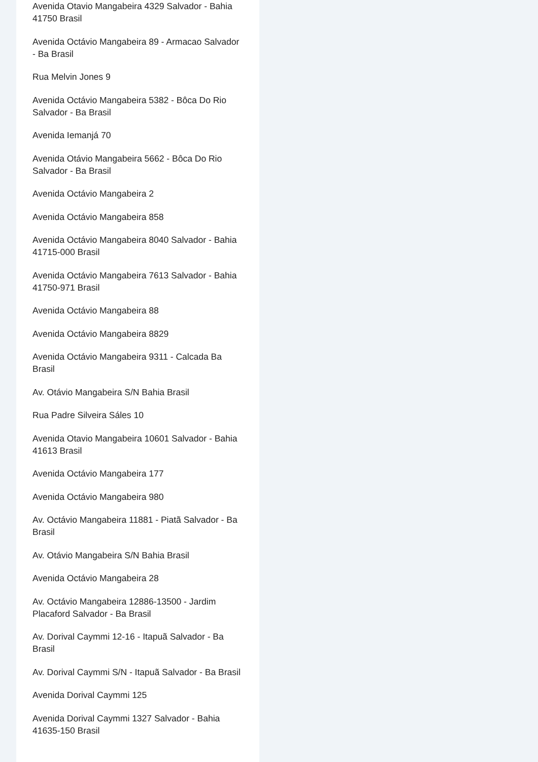Avenida Otavio Mangabeira 4329 Salvador - Bahia 41750 Brasil
Avenida Octávio Mangabeira 89 - Armacao Salvador - Ba Brasil
Rua Melvin Jones 9
Avenida Octávio Mangabeira 5382 - Bôca Do Rio Salvador - Ba Brasil
Avenida Iemanjá 70
Avenida Otávio Mangabeira 5662 - Bôca Do Rio Salvador - Ba Brasil
Avenida Octávio Mangabeira 2
Avenida Octávio Mangabeira 858
Avenida Octávio Mangabeira 8040 Salvador - Bahia 41715-000 Brasil
Avenida Octávio Mangabeira 7613 Salvador - Bahia 41750-971 Brasil
Avenida Octávio Mangabeira 88
Avenida Octávio Mangabeira 8829
Avenida Octávio Mangabeira 9311 - Calcada Ba Brasil
Av. Otávio Mangabeira S/N Bahia Brasil
Rua Padre Silveira Sáles 10
Avenida Otavio Mangabeira 10601 Salvador - Bahia 41613 Brasil
Avenida Octávio Mangabeira 177
Avenida Octávio Mangabeira 980
Av. Octávio Mangabeira 11881 - Piatã Salvador - Ba Brasil
Av. Otávio Mangabeira S/N Bahia Brasil
Avenida Octávio Mangabeira 28
Av. Octávio Mangabeira 12886-13500 - Jardim Placaford Salvador - Ba Brasil
Av. Dorival Caymmi 12-16 - Itapuã Salvador - Ba Brasil
Av. Dorival Caymmi S/N - Itapuã Salvador - Ba Brasil
Avenida Dorival Caymmi 125
Avenida Dorival Caymmi 1327 Salvador - Bahia 41635-150 Brasil